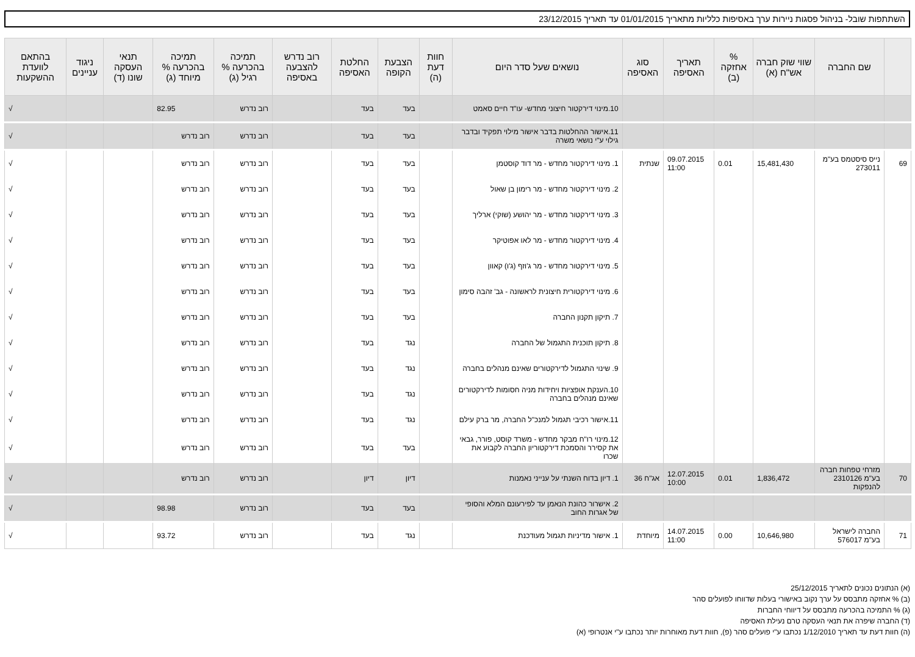השתתפות שובל- בניהול פסגות ניירות ערך באסיפות כלליות מתאריך 01/01/2015 עד תאריך 23/12/2015
| | שם החברה | שווי שוק חברה אש"ח (א) | % אחזקה (ב) | תאריך האסיפה | סוג האסיפה | נושאים שעל סדר היום | חוות דעת (ה) | הצבעת הקופה | החלטת האסיפה | רוב נדרש להצבעה באסיפה | תמיכה בהכרעה % רגיל (ג) | תמיכה בהכרעה % מיוחד (ג) | תנאי העסקה שונו (ד) | ניגוד עניינים | בהתאם לוועדת ההשקעות |
| --- | --- | --- | --- | --- | --- | --- | --- | --- | --- | --- | --- | --- | --- | --- | --- |
| | | | | | | 10.מינוי דירקטור חיצוני מחדש- עו"ד חיים סאמט | | בעד | בעד | | רוב נדרש | 82.95 | | | √ |
| | | | | | | 11.אישור ההחלטות בדבר אישור מילוי תפקיד ובדבר גילוי ע"י נושאי משרה | | בעד | בעד | | רוב נדרש | רוב נדרש | | | √ |
| 69 | נייס סיסטמס בע"מ 273011 | 15,481,430 | 0.01 | 09.07.2015 11:00 | שנתית | 1. מינוי דירקטור מחדש - מר דוד קוסטמן | | בעד | בעד | | רוב נדרש | רוב נדרש | | | √ |
| | | | | | | 2. מינוי דירקטור מחדש - מר רימון בן שאול | | בעד | בעד | | רוב נדרש | רוב נדרש | | | √ |
| | | | | | | 3. מינוי דירקטור מחדש - מר יהושע (שוקי) ארליך | | בעד | בעד | | רוב נדרש | רוב נדרש | | | √ |
| | | | | | | 4. מינוי דירקטור מחדש - מר לאו אפוטיקר | | בעד | בעד | | רוב נדרש | רוב נדרש | | | √ |
| | | | | | | 5. מינוי דירקטור מחדש - מר ג'וזף (ג'ו) קאוון | | בעד | בעד | | רוב נדרש | רוב נדרש | | | √ |
| | | | | | | 6. מינוי דירקטורית חיצונית לראשונה - גב' זהבה סימון | | בעד | בעד | | רוב נדרש | רוב נדרש | | | √ |
| | | | | | | 7. תיקון תקנון החברה | | בעד | בעד | | רוב נדרש | רוב נדרש | | | √ |
| | | | | | | 8. תיקון תוכנית התגמול של החברה | | נגד | בעד | | רוב נדרש | רוב נדרש | | | √ |
| | | | | | | 9. שינוי התגמול לדירקטורים שאינם מנהלים בחברה | | נגד | בעד | | רוב נדרש | רוב נדרש | | | √ |
| | | | | | | 10.הענקת אופציות ויחידות מניה חסומות לדירקטורים שאינם מנהלים בחברה | | נגד | בעד | | רוב נדרש | רוב נדרש | | | √ |
| | | | | | | 11.אישור רכיבי תגמול למנכ"ל החברה, מר ברק עילם | | נגד | בעד | | רוב נדרש | רוב נדרש | | | √ |
| | | | | | | 12.מינוי רו"ח מבקר מחדש - משרד קוסט, פורר, גבאי את קסירר והסמכת דירקטוריון החברה לקבוע את שכרו | | בעד | בעד | | רוב נדרש | רוב נדרש | | | √ |
| 70 | מזרחי טפחות חברה בע"מ 2310126 להנפקות | 1,836,472 | 0.01 | 12.07.2015 10:00 | אג"ח 36 | 1. דיון בדוח השנתי על ענייני נאמנות | | דיון | דיון | | רוב נדרש | רוב נדרש | | | √ |
| | | | | | | 2. אישרור כהונת הנאמן עד לפירעונם המלא והסופי של אגרות החוב | | בעד | בעד | | רוב נדרש | 98.98 | | | √ |
| 71 | החברה לישראל בע"מ 576017 | 10,646,980 | 0.00 | 14.07.2015 11:00 | מיוחדת | 1. אישור מדיניות תגמול מעודכנת | | נגד | בעד | | רוב נדרש | 93.72 | | | √ |
(א) הנתונים נכונים לתאריך 25/12/2015
(ב) % אחזקה מתבסס על ערך נקוב באישורי בעלות שדווחו לפועלים סהר
(ג) % התמיכה בהכרעה מתבסס על דיווחי החברות
(ד) החברה שיפרה את תנאי העסקה טרם נעילת האסיפה
(ה) חוות דעת עד תאריך 1/12/2010 נכתבו ע"י פועלים סהר (פ), חוות דעת מאוחרות יותר נכתבו ע"י אנטרופי (א)